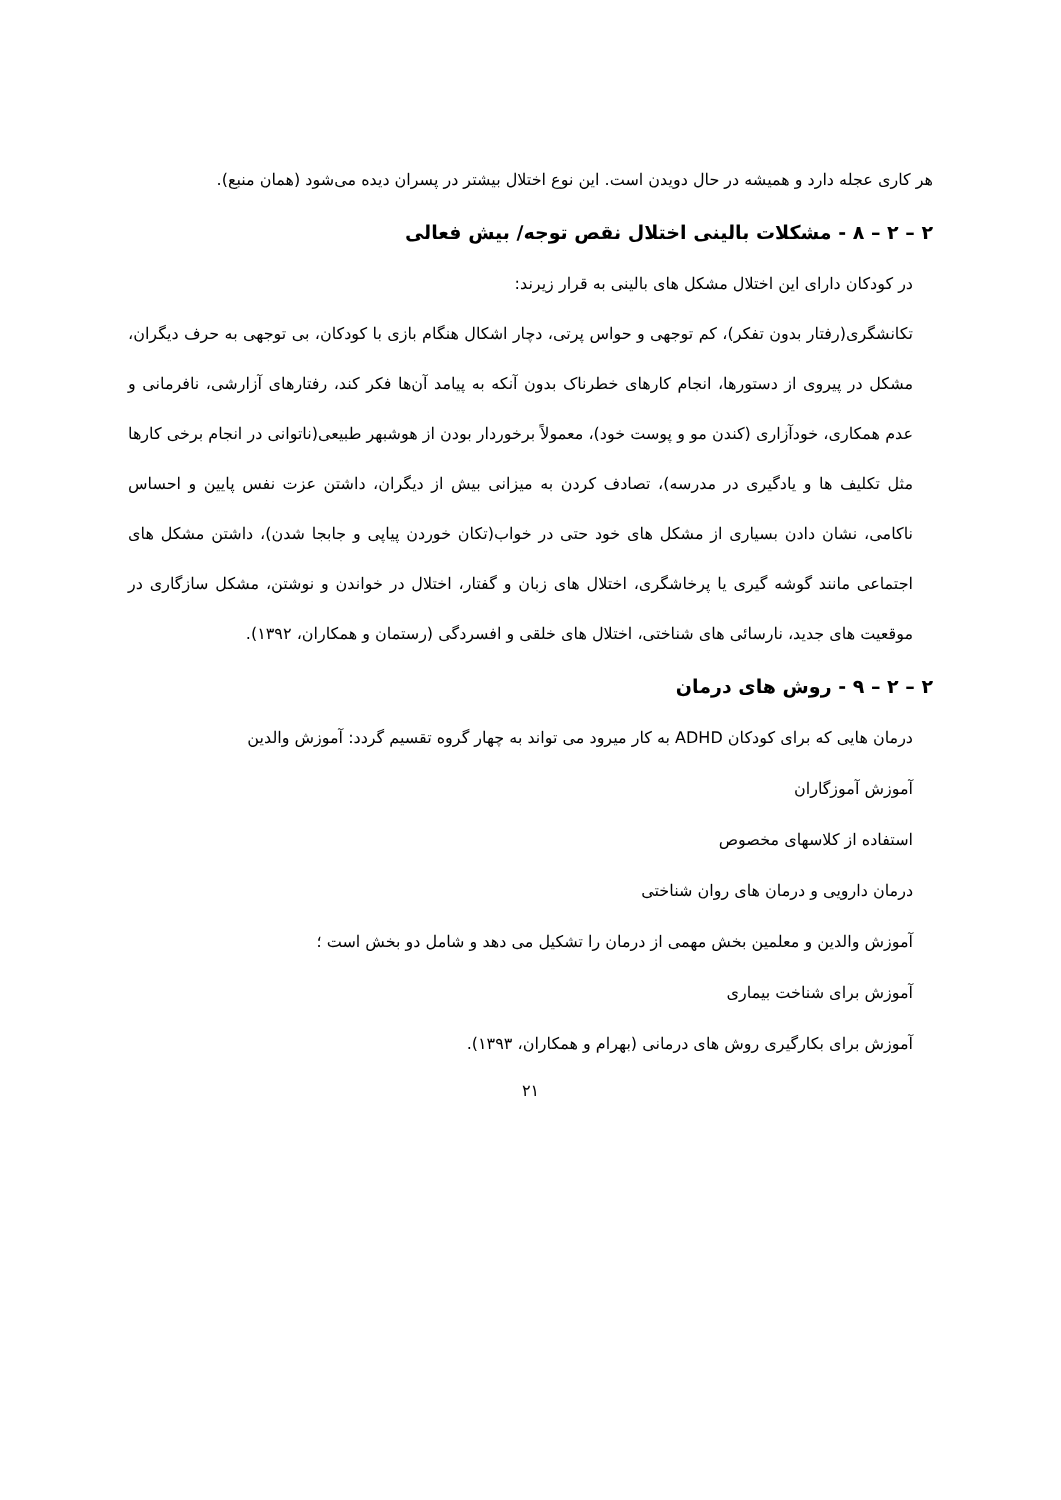هر کاری عجله دارد و همیشه در حال دویدن است. این نوع اختلال بیشتر در پسران دیده می‌شود (همان منبع).
۲ – ۲ – ۸ - مشکلات بالینی اختلال نقص توجه/ بیش فعالی
در کودکان دارای این اختلال مشکل های بالینی به قرار زیرند:
تکانشگری(رفتار بدون تفکر)، کم توجهی و حواس پرتی، دچار اشکال هنگام بازی با کودکان، بی توجهی به حرف دیگران، مشکل در پیروی از دستورها، انجام کارهای خطرناک بدون آنکه به پیامد آن‌ها فکر کند، رفتارهای آزارشی، نافرمانی و عدم همکاری، خودآزاری (کندن مو و پوست خود)، معمولاً برخوردار بودن از هوشبهر طبیعی(ناتوانی در انجام برخی کارها مثل تکلیف ها و یادگیری در مدرسه)، تصادف کردن به میزانی بیش از دیگران، داشتن عزت نفس پایین و احساس ناکامی، نشان دادن بسیاری از مشکل های خود حتی در خواب(تکان خوردن پیاپی و جابجا شدن)، داشتن مشکل های اجتماعی مانند گوشه گیری یا پرخاشگری، اختلال های زبان و گفتار، اختلال در خواندن و نوشتن، مشکل سازگاری در موقعیت های جدید، نارسائی های شناختی، اختلال های خلقی و افسردگی (رستمان و همکاران، ۱۳۹۲).
۲ – ۲ – ۹ - روش های درمان
درمان هایی که برای کودکان ADHD به کار میرود می تواند به چهار گروه تقسیم گردد: آموزش والدین
آموزش آموزگاران
استفاده از کلاسهای مخصوص
درمان دارویی و درمان های روان شناختی
آموزش والدین و معلمین بخش مهمی از درمان را تشکیل می دهد و شامل دو بخش است ؛
آموزش برای شناخت بیماری
آموزش برای بکارگیری روش های درمانی (بهرام و همکاران، ۱۳۹۳).
۲۱